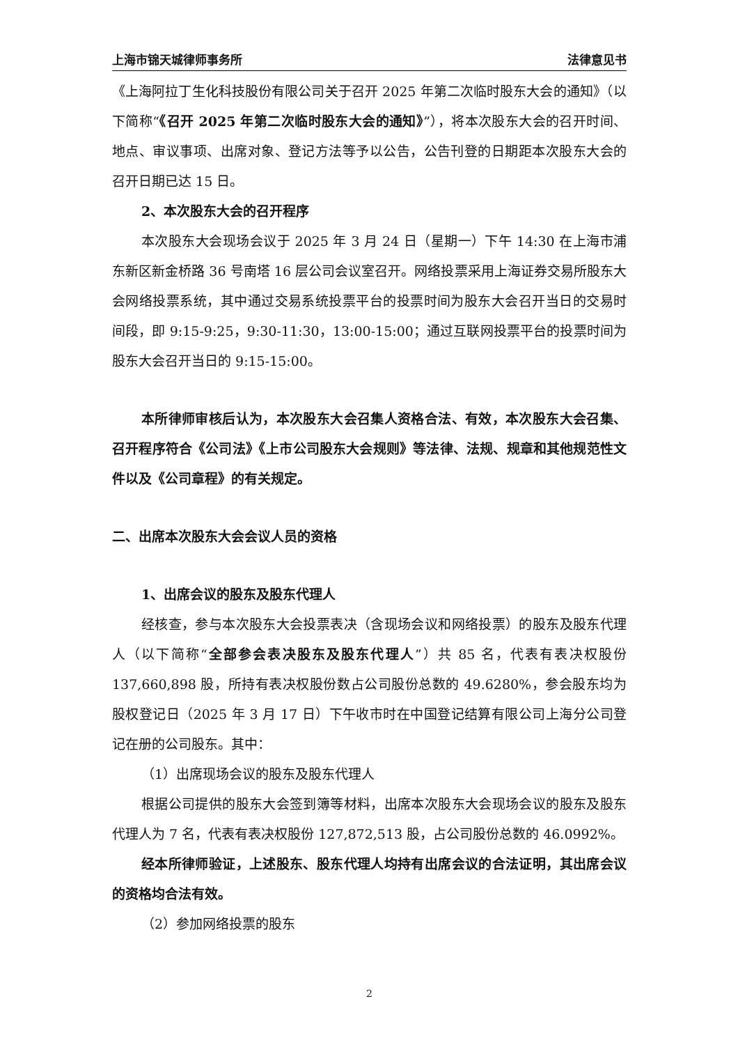上海市锦天城律师事务所 法律意见书
《上海阿拉丁生化科技股份有限公司关于召开 2025 年第二次临时股东大会的通知》（以下简称“《召开 2025 年第二次临时股东大会的通知》”），将本次股东大会的召开时间、地点、审议事项、出席对象、登记方法等予以公告，公告刊登的日期距本次股东大会的召开日期已达 15 日。
2、本次股东大会的召开程序
本次股东大会现场会议于 2025 年 3 月 24 日（星期一）下午 14:30 在上海市浦东新区新金桥路 36 号南塔 16 层公司会议室召开。网络投票采用上海证券交易所股东大会网络投票系统，其中通过交易系统投票平台的投票时间为股东大会召开当日的交易时间段，即 9:15-9:25，9:30-11:30，13:00-15:00；通过互联网投票平台的投票时间为股东大会召开当日的 9:15-15:00。
本所律师审核后认为，本次股东大会召集人资格合法、有效，本次股东大会召集、召开程序符合《公司法》《上市公司股东大会规则》等法律、法规、规章和其他规范性文件以及《公司章程》的有关规定。
二、出席本次股东大会会议人员的资格
1、出席会议的股东及股东代理人
经核查，参与本次股东大会投票表决（含现场会议和网络投票）的股东及股东代理人（以下简称“全部参会表决股东及股东代理人”）共 85 名，代表有表决权股份 137,660,898 股，所持有表决权股份数占公司股份总数的 49.6280%，参会股东均为股权登记日（2025 年 3 月 17 日）下午收市时在中国登记结算有限公司上海分公司登记在册的公司股东。其中：
（1）出席现场会议的股东及股东代理人
根据公司提供的股东大会签到簿等材料，出席本次股东大会现场会议的股东及股东代理人为 7 名，代表有表决权股份 127,872,513 股，占公司股份总数的 46.0992%。
经本所律师验证，上述股东、股东代理人均持有出席会议的合法证明，其出席会议的资格均合法有效。
（2）参加网络投票的股东
2